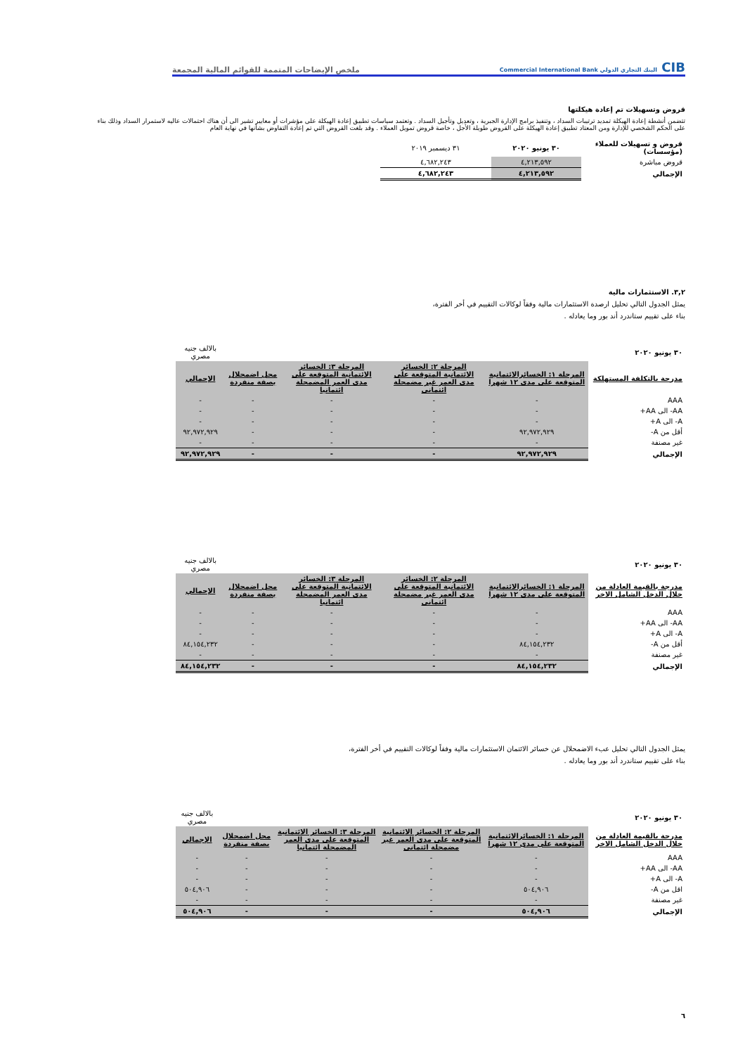CIB البنك التجاري الدولي Commercial International Bank
ملخص الإيضاحات المتممة للقوائم المالية المجمعة
قروض وتسهيلات تم إعادة هيكلتها
تتضمن أنشطة إعادة الهيكلة تمديد ترتيبات السداد ، وتنفيذ برامج الإدارة الجبرية ، وتعديل وتأجيل السداد . وتعتمد سياسات تطبيق إعادة الهيكلة على مؤشرات أو معايير تشير الى أن هناك احتمالات عاليه لاستمرار السداد وذلك بناء على الحكم الشخصي للإدارة ومن المعتاد تطبيق إعادة الهيكلة على القروض طويلة الأجل ، خاصة قروض تمويل العملاء . وقد بلغت القروض التي تم إعادة التفاوض بشأنها في نهاية العام
| قروض و تسهيلات للعملاء (مؤسسات) | ٣٠ يونيو ٢٠٢٠ | ٣١ ديسمبر ٢٠١٩ | |
| قروض مباشرة | ٤,٢١٣,٥٩٢ | ٤,٦٨٢,٢٤٣ | |
| الإجمالي | ٤,٢١٣,٥٩٢ | ٤,٦٨٢,٢٤٣ | |
٣,٢. الاستثمارات مالية
يمثل الجدول التالي تحليل ارصدة الاستثمارات مالية وفقاً لوكالات التقييم في أخر الفترة،
بناء على تقييم ستاندرد أند بور وما يعادله .
| ٣٠ يونيو ٢٠٢٠ | | | | | بالالف جنيه مصري |
| مدرجة بالتكلفة المستهلكة | المرحلة ١: الخسائرالائتمانية المتوقعة على مدى ١٢ شهرا | المرحلة ٢: الخسائر الائتمانية المتوقعة على مدى العمر غير مضمحلة ائتمانى | المرحلة ٣: الخسائر الائتمانية المتوقعة على مدى العمر المضمحلة ائتمانيا | محل اضمحلال بصفة منفردة | الإجمالي |
| AAA | - | - | - | - | - |
| AA- الى AA+ | - | - | - | - | - |
| A- الى A+ | - | - | - | - | - |
| أقل من A- | ٩٢,٩٧٢,٩٢٩ | - | - | - | ٩٢,٩٧٢,٩٢٩ |
| غير مصنفة | - | - | - | - | - |
| الإجمالي | ٩٢,٩٧٢,٩٢٩ | - | - | - | ٩٢,٩٧٢,٩٢٩ |
| ٣٠ يونيو ٢٠٢٠ | | | | | بالالف جنيه مصري |
| مدرجة بالقيمة العادلة من خلال الدخل الشامل الاخر | المرحلة ١: الخسائرالائتمانية المتوقعة على مدى ١٢ شهرا | المرحلة ٢: الخسائر الائتمانية المتوقعة على مدى العمر غير مضمحلة ائتمانى | المرحلة ٣: الخسائر الائتمانية المتوقعة على مدى العمر المضمحلة ائتمانيا | محل اضمحلال بصفة منفردة | الإجمالي |
| AAA | - | - | - | - | - |
| AA- الى AA+ | - | - | - | - | - |
| A- الى A+ | - | - | - | - | - |
| أقل من A- | ٨٤,١٥٤,٢٣٢ | - | - | - | ٨٤,١٥٤,٢٣٢ |
| غير مصنفة | - | - | - | - | - |
| الإجمالي | ٨٤,١٥٤,٢٣٢ | - | - | - | ٨٤,١٥٤,٢٣٢ |
يمثل الجدول التالي تحليل عبء الاضمحلال عن خسائر الائتمان الاستثمارات مالية وفقاً لوكالات التقييم في أخر الفترة،
بناء على تقييم ستاندرد أند بور وما يعادله .
| ٣٠ يونيو ٢٠٢٠ | | | | | بالالف جنيه مصري |
| مدرجة بالقيمة العادلة من خلال الدخل الشامل الاخر | المرحلة ١: الخسائرالائتمانية المتوقعة على مدى ١٢ شهرا | المرحلة ٢: الخسائر الائتمانية المتوقعة على مدى العمر غير مضمحلة ائتمانى | المرحلة ٣: الخسائر الائتمانية المتوقعة على مدى العمر المضمحلة ائتمانيا | محل اضمحلال بصفة منفردة | الإجمالي |
| AAA | - | - | - | - | - |
| AA- الى AA+ | - | - | - | - | - |
| A- الى A+ | - | - | - | - | - |
| اقل من A- | ٥٠٤,٩٠٦ | - | - | - | ٥٠٤,٩٠٦ |
| غير مصنفة | - | - | - | - | - |
| الإجمالي | ٥٠٤,٩٠٦ | - | - | - | ٥٠٤,٩٠٦ |
٦